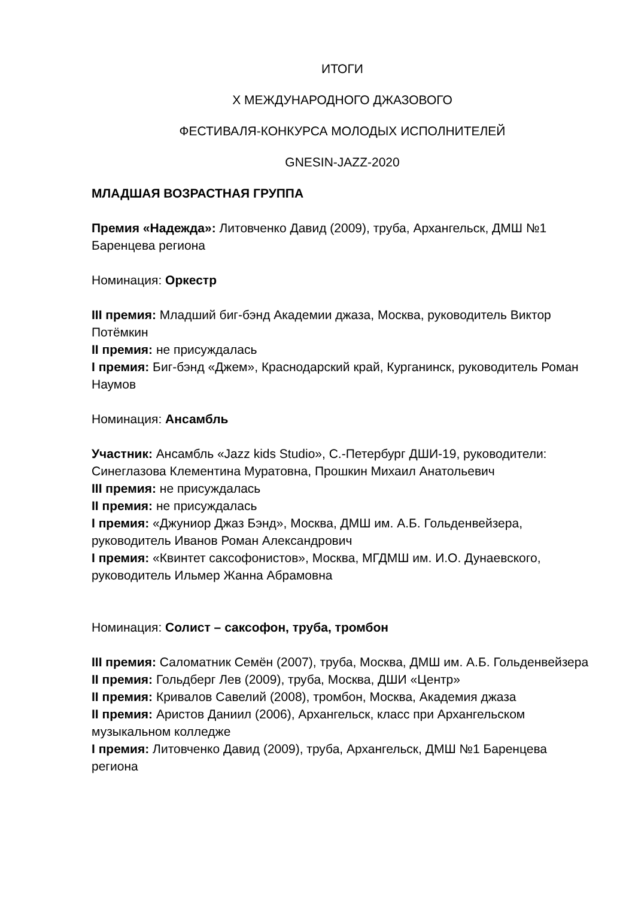ИТОГИ
X МЕЖДУНАРОДНОГО ДЖАЗОВОГО
ФЕСТИВАЛЯ-КОНКУРСА МОЛОДЫХ ИСПОЛНИТЕЛЕЙ
GNESIN-JAZZ-2020
МЛАДШАЯ ВОЗРАСТНАЯ ГРУППА
Премия «Надежда»: Литовченко Давид (2009), труба, Архангельск, ДМШ №1 Баренцева региона
Номинация: Оркестр
III премия: Младший биг-бэнд Академии джаза, Москва, руководитель Виктор Потёмкин
II премия: не присуждалась
I премия: Биг-бэнд «Джем», Краснодарский край, Курганинск, руководитель Роман Наумов
Номинация: Ансамбль
Участник: Ансамбль «Jazz kids Studio», С.-Петербург ДШИ-19, руководители: Синеглазова Клементина Муратовна, Прошкин Михаил Анатольевич
III премия: не присуждалась
II премия: не присуждалась
I премия: «Джуниор Джаз Бэнд», Москва, ДМШ им. А.Б. Гольденвейзера, руководитель Иванов Роман Александрович
I премия: «Квинтет саксофонистов», Москва, МГДМШ им. И.О. Дунаевского, руководитель Ильмер Жанна Абрамовна
Номинация: Солист – саксофон, труба, тромбон
III премия: Саломатник Семён (2007), труба, Москва, ДМШ им. А.Б. Гольденвейзера
II премия: Гольдберг Лев (2009), труба, Москва, ДШИ «Центр»
II премия: Кривалов Савелий (2008), тромбон, Москва, Академия джаза
II премия: Аристов Даниил (2006), Архангельск, класс при Архангельском музыкальном колледже
I премия: Литовченко Давид (2009), труба, Архангельск, ДМШ №1 Баренцева региона